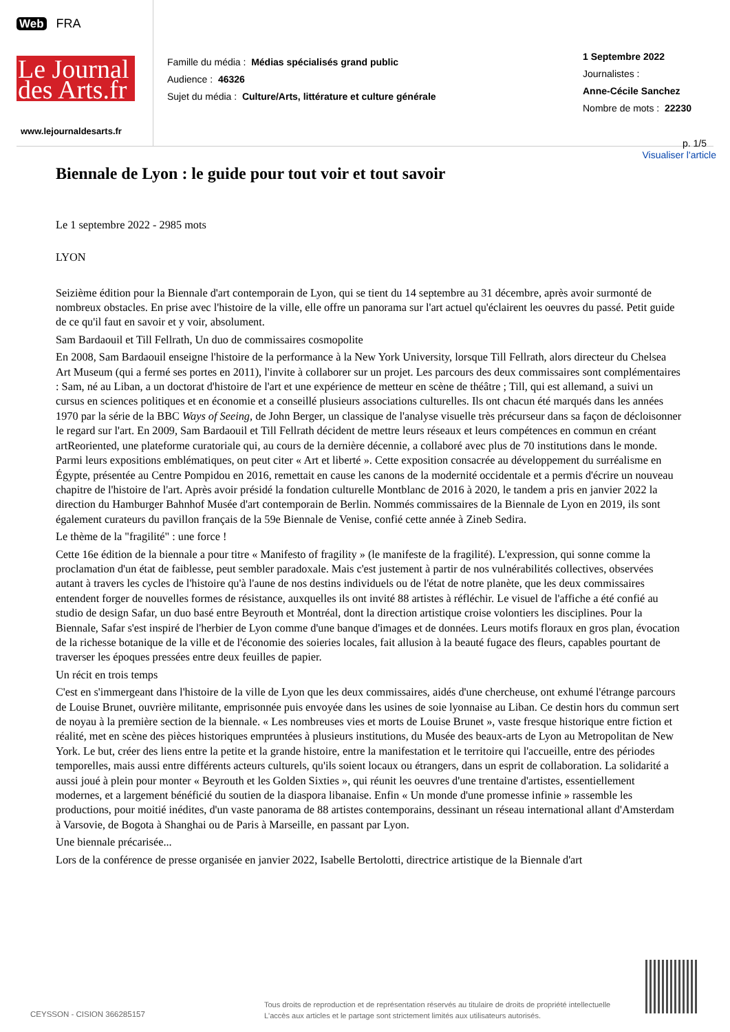Web FRA
Le Journal
des Arts.fr
www.lejournaldesarts.fr
Famille du média : Médias spécialisés grand public
Audience : 46326
Sujet du média : Culture/Arts, littérature et culture générale
1 Septembre 2022
Journalistes :
Anne-Cécile Sanchez
Nombre de mots : 22230
p. 1/5
Visualiser l'article
Biennale de Lyon : le guide pour tout voir et tout savoir
Le 1 septembre 2022 - 2985 mots
LYON
Seizième édition pour la Biennale d'art contemporain de Lyon, qui se tient du 14 septembre au 31 décembre, après avoir surmonté de nombreux obstacles. En prise avec l'histoire de la ville, elle offre un panorama sur l'art actuel qu'éclairent les oeuvres du passé. Petit guide de ce qu'il faut en savoir et y voir, absolument.
Sam Bardaouil et Till Fellrath, Un duo de commissaires cosmopolite
En 2008, Sam Bardaouil enseigne l'histoire de la performance à la New York University, lorsque Till Fellrath, alors directeur du Chelsea Art Museum (qui a fermé ses portes en 2011), l'invite à collaborer sur un projet. Les parcours des deux commissaires sont complémentaires : Sam, né au Liban, a un doctorat d'histoire de l'art et une expérience de metteur en scène de théâtre ; Till, qui est allemand, a suivi un cursus en sciences politiques et en économie et a conseillé plusieurs associations culturelles. Ils ont chacun été marqués dans les années 1970 par la série de la BBC Ways of Seeing, de John Berger, un classique de l'analyse visuelle très précurseur dans sa façon de décloisonner le regard sur l'art. En 2009, Sam Bardaouil et Till Fellrath décident de mettre leurs réseaux et leurs compétences en commun en créant artReoriented, une plateforme curatoriale qui, au cours de la dernière décennie, a collaboré avec plus de 70 institutions dans le monde. Parmi leurs expositions emblématiques, on peut citer « Art et liberté ». Cette exposition consacrée au développement du surréalisme en Égypte, présentée au Centre Pompidou en 2016, remettait en cause les canons de la modernité occidentale et a permis d'écrire un nouveau chapitre de l'histoire de l'art. Après avoir présidé la fondation culturelle Montblanc de 2016 à 2020, le tandem a pris en janvier 2022 la direction du Hamburger Bahnhof Musée d'art contemporain de Berlin. Nommés commissaires de la Biennale de Lyon en 2019, ils sont également curateurs du pavillon français de la 59e Biennale de Venise, confié cette année à Zineb Sedira.
Le thème de la "fragilité" : une force !
Cette 16e édition de la biennale a pour titre « Manifesto of fragility » (le manifeste de la fragilité). L'expression, qui sonne comme la proclamation d'un état de faiblesse, peut sembler paradoxale. Mais c'est justement à partir de nos vulnérabilités collectives, observées autant à travers les cycles de l'histoire qu'à l'aune de nos destins individuels ou de l'état de notre planète, que les deux commissaires entendent forger de nouvelles formes de résistance, auxquelles ils ont invité 88 artistes à réfléchir. Le visuel de l'affiche a été confié au studio de design Safar, un duo basé entre Beyrouth et Montréal, dont la direction artistique croise volontiers les disciplines. Pour la Biennale, Safar s'est inspiré de l'herbier de Lyon comme d'une banque d'images et de données. Leurs motifs floraux en gros plan, évocation de la richesse botanique de la ville et de l'économie des soieries locales, fait allusion à la beauté fugace des fleurs, capables pourtant de traverser les époques pressées entre deux feuilles de papier.
Un récit en trois temps
C'est en s'immergeant dans l'histoire de la ville de Lyon que les deux commissaires, aidés d'une chercheuse, ont exhumé l'étrange parcours de Louise Brunet, ouvrière militante, emprisonnée puis envoyée dans les usines de soie lyonnaise au Liban. Ce destin hors du commun sert de noyau à la première section de la biennale. « Les nombreuses vies et morts de Louise Brunet », vaste fresque historique entre fiction et réalité, met en scène des pièces historiques empruntées à plusieurs institutions, du Musée des beaux-arts de Lyon au Metropolitan de New York. Le but, créer des liens entre la petite et la grande histoire, entre la manifestation et le territoire qui l'accueille, entre des périodes temporelles, mais aussi entre différents acteurs culturels, qu'ils soient locaux ou étrangers, dans un esprit de collaboration. La solidarité a aussi joué à plein pour monter « Beyrouth et les Golden Sixties », qui réunit les oeuvres d'une trentaine d'artistes, essentiellement modernes, et a largement bénéficié du soutien de la diaspora libanaise. Enfin « Un monde d'une promesse infinie » rassemble les productions, pour moitié inédites, d'un vaste panorama de 88 artistes contemporains, dessinant un réseau international allant d'Amsterdam à Varsovie, de Bogota à Shanghai ou de Paris à Marseille, en passant par Lyon.
Une biennale précarisée...
Lors de la conférence de presse organisée en janvier 2022, Isabelle Bertolotti, directrice artistique de la Biennale d'art
CEYSSON - CISION 366285157
Tous droits de reproduction et de représentation réservés au titulaire de droits de propriété intellectuelle
L'accès aux articles et le partage sont strictement limités aux utilisateurs autorisés.